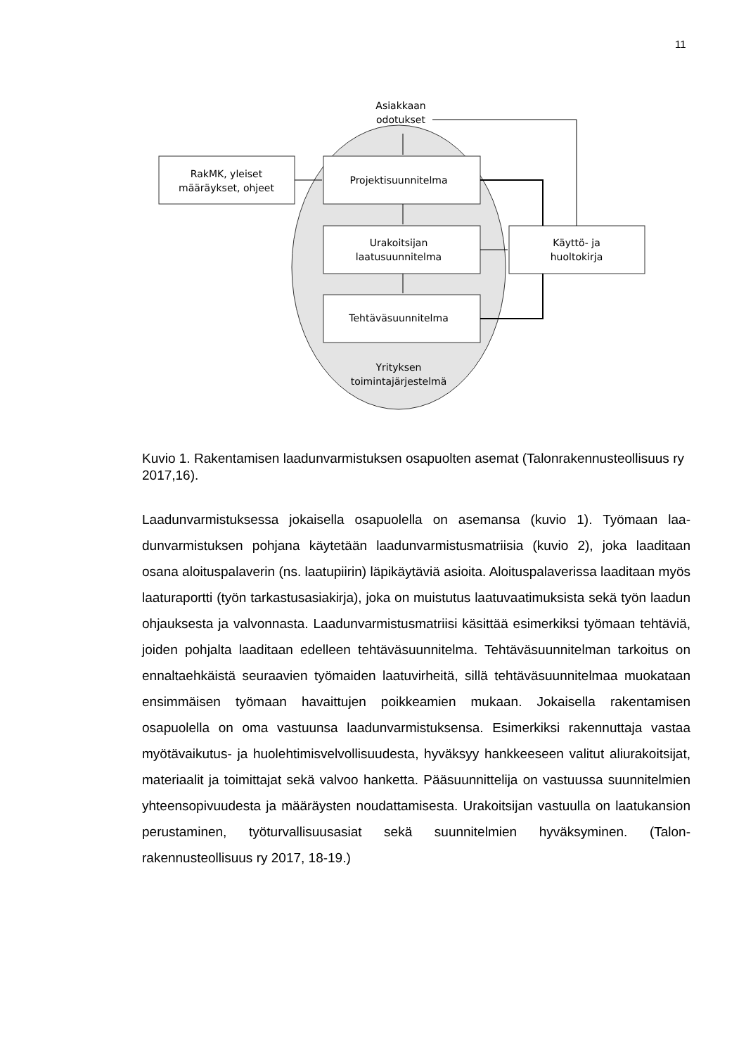11
Asiakkaan
odotukset
RakMK, yleiset
määräykset, ohjeet
Projektisuunnitelma
Urakoitsijan
laatusuunnitelma
Tehtäväsuunnitelma
Käyttö- ja
huoltokirja
Yrityksen
toimintajärjestelmä
Kuvio 1. Rakentamisen laadunvarmistuksen osapuolten asemat (Talonrakennuste­ollisuus ry 2017,16).
Laadunvarmistuksessa jokaisella osapuolella on asemansa (kuvio 1). Työmaan laa­dunvarmistuksen pohjana käytetään laadunvarmistusmatriisia (kuvio 2), joka laadi­taan osana aloituspalaverin (ns. laatupiirin) läpikäytäviä asioita. Aloituspalaverissa laaditaan myös laaturaportti (työn tarkastusasiakirja), joka on muistutus laatuvaati­muksista sekä työn laadun ohjauksesta ja valvonnasta. Laadunvarmistusmatriisi kä­sittää esimerkiksi työmaan tehtäviä, joiden pohjalta laaditaan edelleen tehtäväsuun­nitelma. Tehtäväsuunnitelman tarkoitus on ennaltaehkäistä seuraavien työmaiden laatuvirheitä, sillä tehtäväsuunnitelmaa muokataan ensimmäisen työmaan havaittu­jen poikkeamien mukaan. Jokaisella rakentamisen osapuolella on oma vastuunsa laadunvarmistuksensa. Esimerkiksi rakennuttaja vastaa myötävaikutus- ja huolehti­misvelvollisuudesta, hyväksyy hankkeeseen valitut aliurakoitsijat, materiaalit ja toi­mittajat sekä valvoo hanketta. Pääsuunnittelija on vastuussa suunnitelmien yhteen­sopivuudesta ja määräysten noudattamisesta. Urakoitsijan vastuulla on laatukan­sion perustaminen, työturvallisuusasiat sekä suunnitelmien hyväksyminen. (Talon­rakennusteollisuus ry 2017, 18-19.)